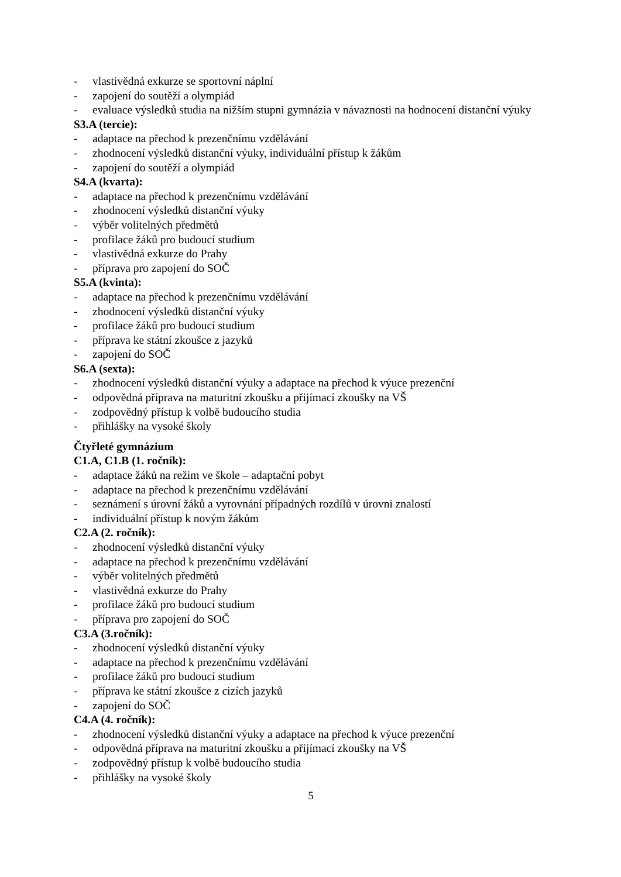- vlastivědná exkurze se sportovní náplní
- zapojení do soutěží a olympiád
- evaluace výsledků studia na nižším stupni gymnázia v návaznosti na hodnocení distanční výuky
S3.A (tercie):
- adaptace na přechod k prezenčnímu vzdělávání
- zhodnocení výsledků distanční výuky, individuální přístup k žákům
- zapojení do soutěží a olympiád
S4.A (kvarta):
- adaptace na přechod k prezenčnímu vzdělávání
- zhodnocení výsledků distanční výuky
- výběr volitelných předmětů
- profilace žáků pro budoucí studium
- vlastivědná exkurze do Prahy
- příprava pro zapojení do SOČ
S5.A (kvinta):
- adaptace na přechod k prezenčnímu vzdělávání
- zhodnocení výsledků distanční výuky
- profilace žáků pro budoucí studium
- příprava ke státní zkoušce z jazyků
- zapojení do SOČ
S6.A (sexta):
- zhodnocení výsledků distanční výuky a adaptace na přechod k výuce prezenční
- odpovědná příprava na maturitní zkoušku a přijímací zkoušky na VŠ
- zodpovědný přístup k volbě budoucího studia
- přihlášky na vysoké školy
Čtyřleté gymnázium
C1.A, C1.B (1. ročník):
- adaptace žáků na režim ve škole – adaptační pobyt
- adaptace na přechod k prezenčnímu vzdělávání
- seznámení s úrovní žáků a vyrovnání případných rozdílů v úrovni znalostí
- individuální přístup k novým žákům
C2.A (2. ročník):
- zhodnocení výsledků distanční výuky
- adaptace na přechod k prezenčnímu vzdělávání
- výběr volitelných předmětů
- vlastivědná exkurze do Prahy
- profilace žáků pro budoucí studium
- příprava pro zapojení do SOČ
C3.A (3.ročník):
- zhodnocení výsledků distanční výuky
- adaptace na přechod k prezenčnímu vzdělávání
- profilace žáků pro budoucí studium
- příprava ke státní zkoušce z cizích jazyků
- zapojení do SOČ
C4.A (4. ročník):
- zhodnocení výsledků distanční výuky a adaptace na přechod k výuce prezenční
- odpovědná příprava na maturitní zkoušku a přijímací zkoušky na VŠ
- zodpovědný přístup k volbě budoucího studia
- přihlášky na vysoké školy
5